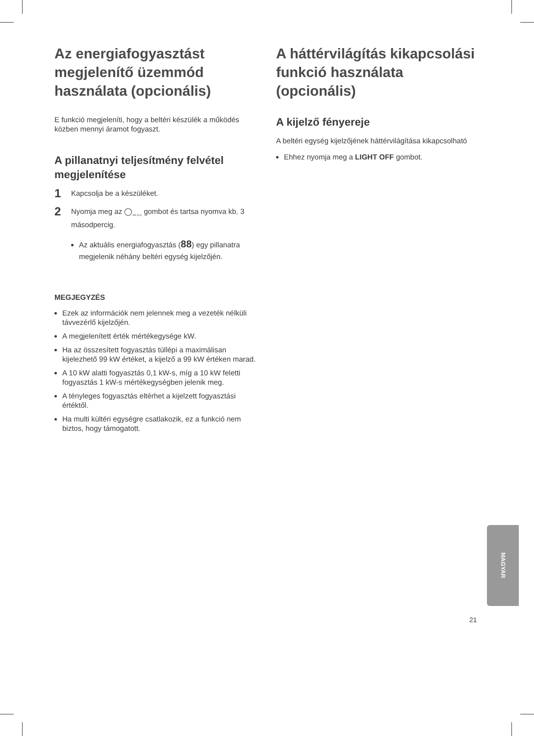Az energiafogyasztást megjelenítő üzemmód használata (opcionális)
E funkció megjeleníti, hogy a beltéri készülék a működés közben mennyi áramot fogyaszt.
A pillanatnyi teljesítmény felvétel megjelenítése
1 Kapcsolja be a készüléket.
2 Nyomja meg az ◯<sub>kW (3 s)</sub> gombot és tartsa nyomva kb. 3 másodpercig.
Az aktuális energiafogyasztás (88) egy pillanatra megjelenik néhány beltéri egység kijelzőjén.
MEGJEGYZÉS
Ezek az információk nem jelennek meg a vezeték nélküli távvezérlő kijelzőjén.
A megjelenített érték mértékegysége kW.
Ha az összesített fogyasztás túllépi a maximálisan kijelezhető 99 kW értéket, a kijelző a 99 kW értéken marad.
A 10 kW alatti fogyasztás 0,1 kW-s, míg a 10 kW feletti fogyasztás 1 kW-s mértékegységben jelenik meg.
A tényleges fogyasztás eltérhet a kijelzett fogyasztási értéktől.
Ha multi kültéri egységre csatlakozik, ez a funkció nem biztos, hogy támogatott.
A háttérvilágítás kikapcsolási funkció használata (opcionális)
A kijelző fényereje
A beltéri egység kijelzőjének háttérvilágítása kikapcsolható
Ehhez nyomja meg a LIGHT OFF gombot.
MAGYAR
21